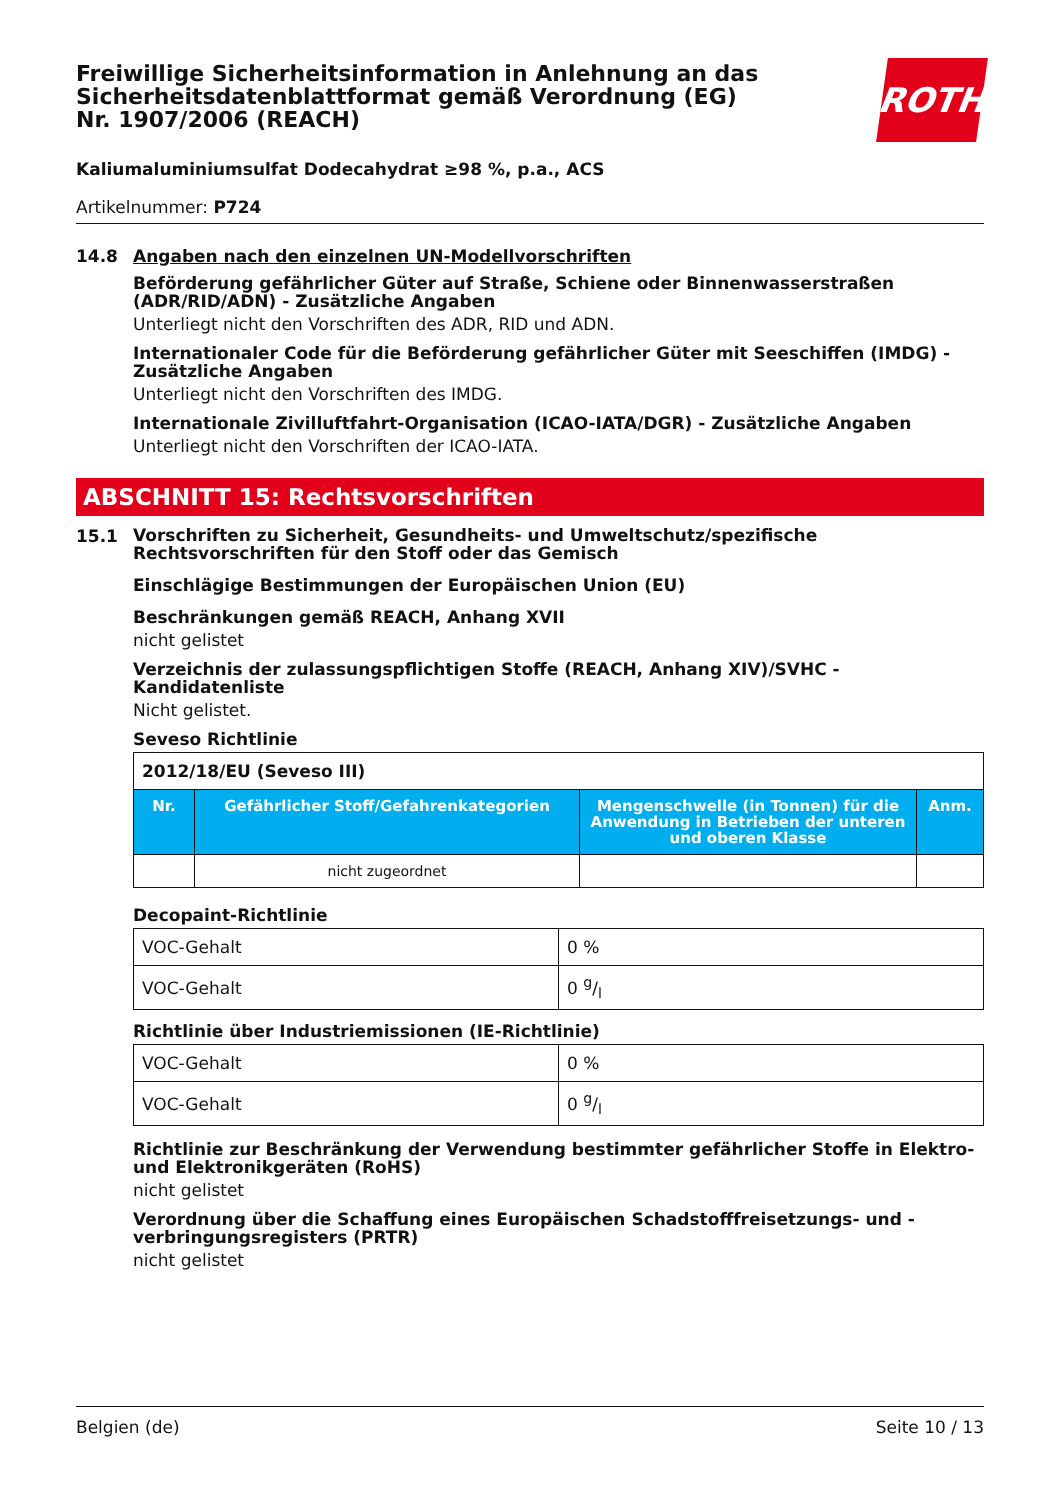ROTH
Freiwillige Sicherheitsinformation in Anlehnung an das Sicherheitsdatenblattformat gemäß Verordnung (EG) Nr. 1907/2006 (REACH)
Kaliumaluminiumsulfat Dodecahydrat ≥98 %, p.a., ACS
Artikelnummer: P724
14.8 Angaben nach den einzelnen UN-Modellvorschriften
Beförderung gefährlicher Güter auf Straße, Schiene oder Binnenwasserstraßen (ADR/RID/ADN) - Zusätzliche Angaben
Unterliegt nicht den Vorschriften des ADR, RID und ADN.
Internationaler Code für die Beförderung gefährlicher Güter mit Seeschiffen (IMDG) - Zusätzliche Angaben
Unterliegt nicht den Vorschriften des IMDG.
Internationale Zivilluftfahrt-Organisation (ICAO-IATA/DGR) - Zusätzliche Angaben
Unterliegt nicht den Vorschriften der ICAO-IATA.
ABSCHNITT 15: Rechtsvorschriften
15.1
Vorschriften zu Sicherheit, Gesundheits- und Umweltschutz/spezifische Rechtsvorschriften für den Stoff oder das Gemisch
Einschlägige Bestimmungen der Europäischen Union (EU)
Beschränkungen gemäß REACH, Anhang XVII
nicht gelistet
Verzeichnis der zulassungspflichtigen Stoffe (REACH, Anhang XIV)/SVHC - Kandidatenliste
Nicht gelistet.
Seveso Richtlinie
| 2012/18/EU (Seveso III) | | | |
| Nr. | Gefährlicher Stoff/Gefahrenkategorien | Mengenschwelle (in Tonnen) für die Anwendung in Betrieben der unteren und oberen Klasse | Anm. |
| | nicht zugeordnet | | |
Decopaint-Richtlinie
| VOC-Gehalt | 0 % |
| VOC-Gehalt | 0 g/l |
Richtlinie über Industriemissionen (IE-Richtlinie)
| VOC-Gehalt | 0 % |
| VOC-Gehalt | 0 g/l |
Richtlinie zur Beschränkung der Verwendung bestimmter gefährlicher Stoffe in Elektro- und Elektronikgeräten (RoHS)
nicht gelistet
Verordnung über die Schaffung eines Europäischen Schadstofffreisetzungs- und -verbringungsregisters (PRTR)
nicht gelistet
Belgien (de) Seite 10 / 13